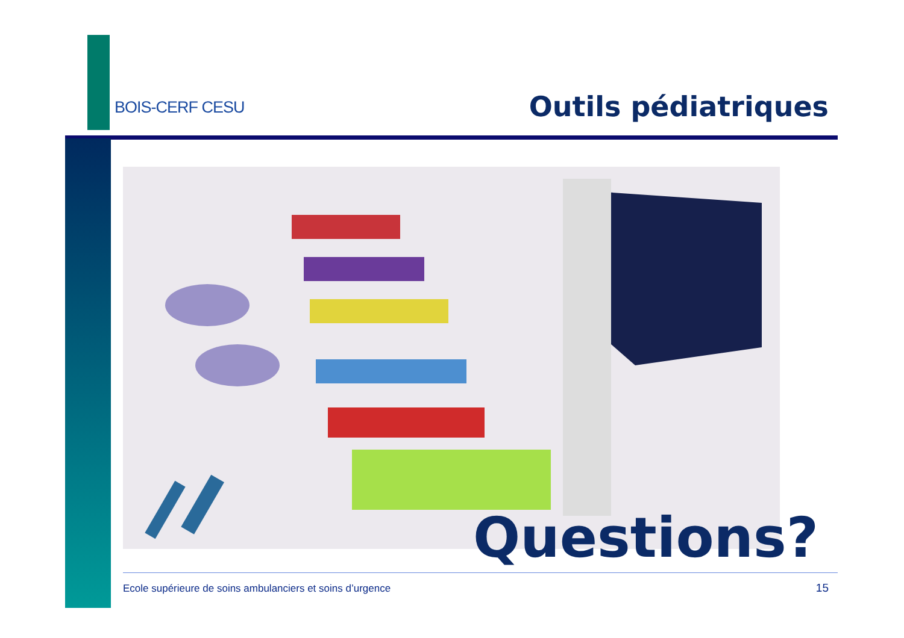BOIS-CERF CESU
Outils pédiatriques
Questions?
Ecole supérieure de soins ambulanciers et soins d’urgence
15